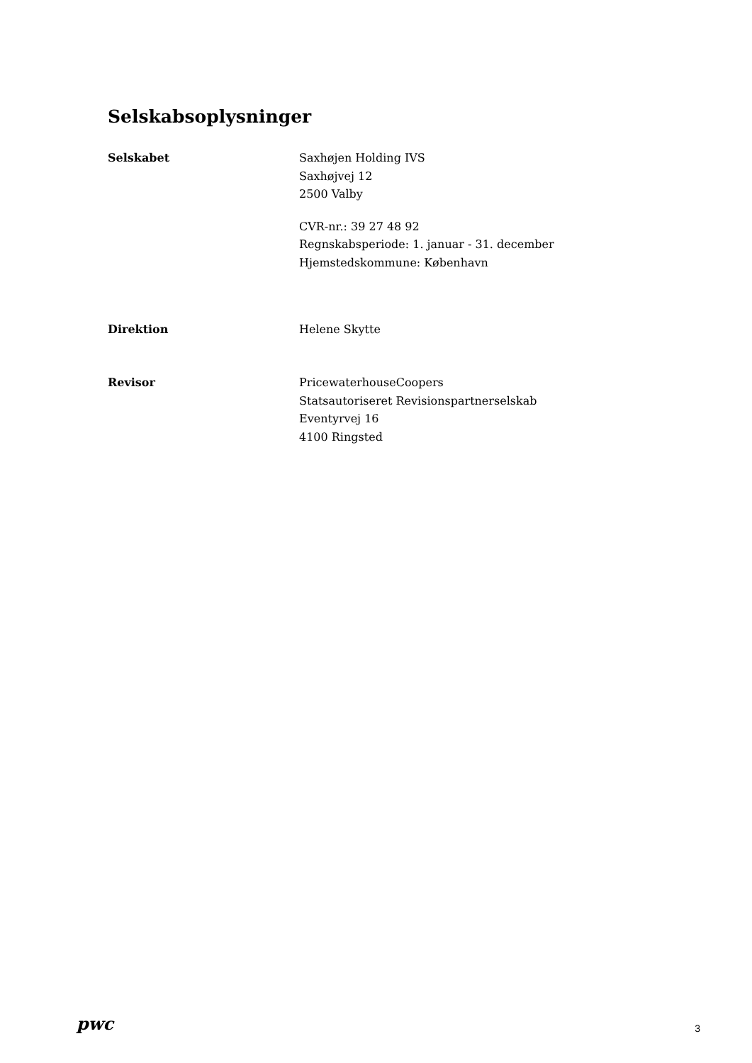Selskabsoplysninger
Selskabet Saxhøjen Holding IVS
Saxhøjvej 12
2500 Valby
CVR-nr.: 39 27 48 92
Regnskabsperiode: 1. januar - 31. december
Hjemstedskommune: København
Direktion Helene Skytte
Revisor PricewaterhouseCoopers
Statsautoriseret Revisionspartnerselskab
Eventyrvej 16
4100 Ringsted
pwc
3